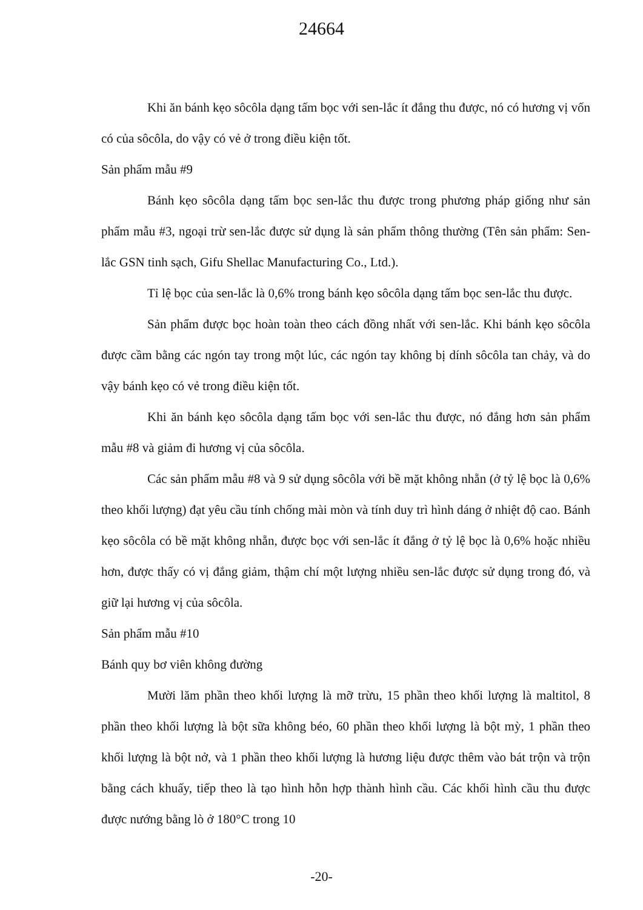24664
Khi ăn bánh kẹo sôcôla dạng tấm bọc với sen-lắc ít đắng thu được, nó có hương vị vốn có của sôcôla, do vậy có vẻ ở trong điều kiện tốt.
Sản phẩm mẫu #9
Bánh kẹo sôcôla dạng tấm bọc sen-lắc thu được trong phương pháp giống như sản phẩm mẫu #3, ngoại trừ sen-lắc được sử dụng là sản phẩm thông thường (Tên sản phẩm: Sen-lắc GSN tinh sạch, Gifu Shellac Manufacturing Co., Ltd.).
Tỉ lệ bọc của sen-lắc là 0,6% trong bánh kẹo sôcôla dạng tấm bọc sen-lắc thu được.
Sản phẩm được bọc hoàn toàn theo cách đồng nhất với sen-lắc. Khi bánh kẹo sôcôla được cầm bằng các ngón tay trong một lúc, các ngón tay không bị dính sôcôla tan chảy, và do vậy bánh kẹo có vẻ trong điều kiện tốt.
Khi ăn bánh kẹo sôcôla dạng tấm bọc với sen-lắc thu được, nó đắng hơn sản phẩm mẫu #8 và giảm đi hương vị của sôcôla.
Các sản phẩm mẫu #8 và 9 sử dụng sôcôla với bề mặt không nhẵn (ở tỷ lệ bọc là 0,6% theo khối lượng) đạt yêu cầu tính chống mài mòn và tính duy trì hình dáng ở nhiệt độ cao. Bánh kẹo sôcôla có bề mặt không nhẵn, được bọc với sen-lắc ít đắng ở tỷ lệ bọc là 0,6% hoặc nhiều hơn, được thấy có vị đắng giảm, thậm chí một lượng nhiều sen-lắc được sử dụng trong đó, và giữ lại hương vị của sôcôla.
Sản phẩm mẫu #10
Bánh quy bơ viên không đường
Mười lăm phần theo khối lượng là mỡ trừu, 15 phần theo khối lượng là maltitol, 8 phần theo khối lượng là bột sữa không béo, 60 phần theo khối lượng là bột mỳ, 1 phần theo khối lượng là bột nở, và 1 phần theo khối lượng là hương liệu được thêm vào bát trộn và trộn bằng cách khuấy, tiếp theo là tạo hình hỗn hợp thành hình cầu. Các khối hình cầu thu được được nướng bằng lò ở 180°C trong 10
-20-